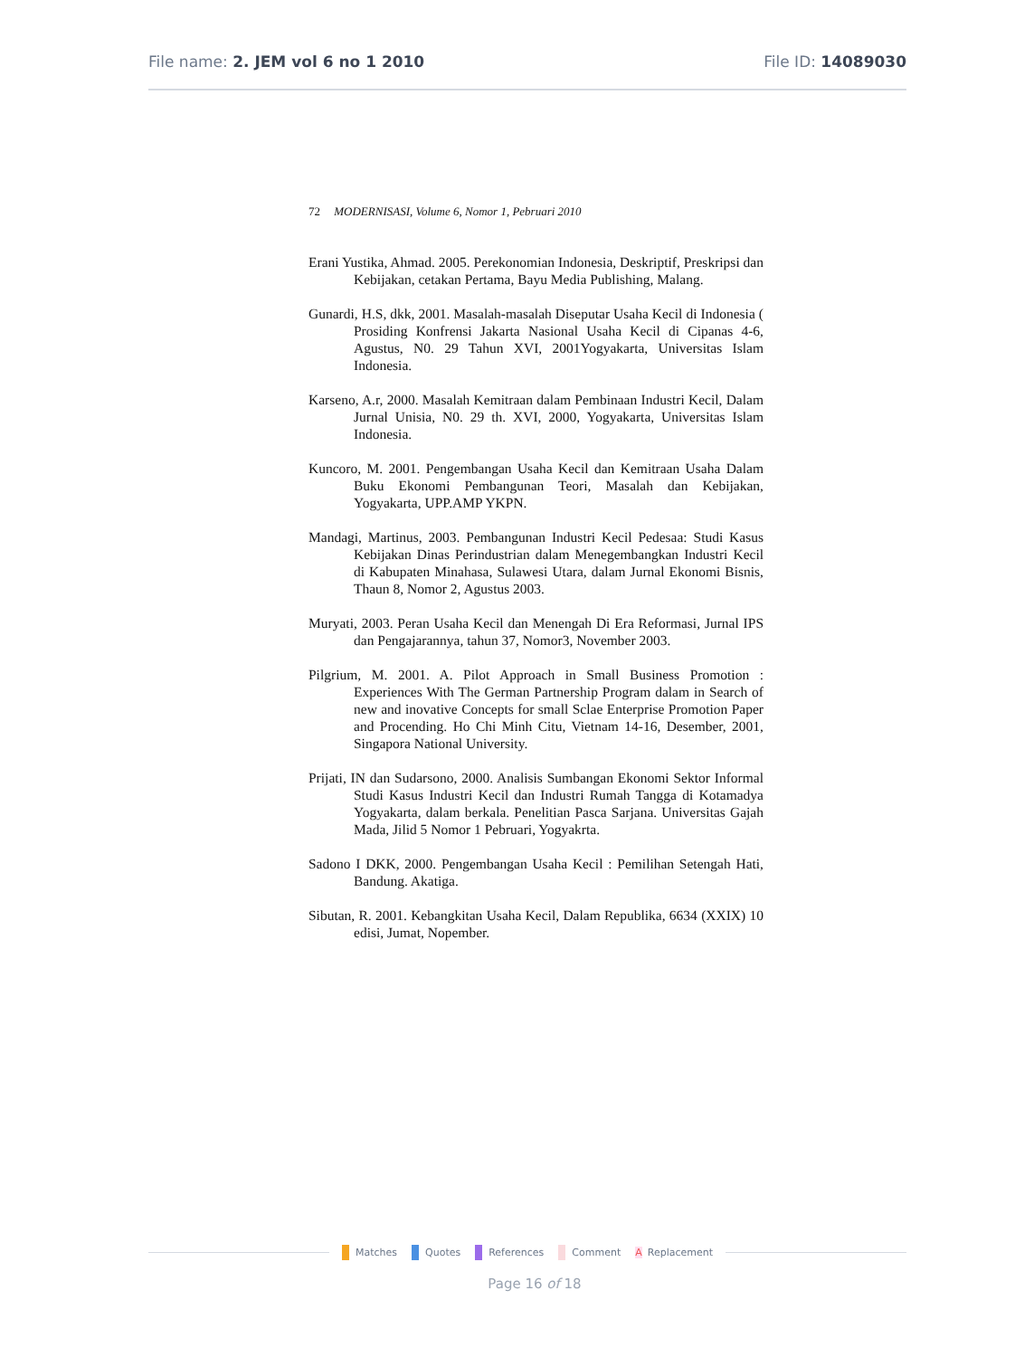File name: 2. JEM vol 6 no 1 2010 File ID: 14089030
72 MODERNISASI, Volume 6, Nomor 1, Pebruari 2010
Erani Yustika, Ahmad. 2005. Perekonomian Indonesia, Deskriptif, Preskripsi dan Kebijakan, cetakan Pertama, Bayu Media Publishing, Malang.
Gunardi, H.S, dkk, 2001. Masalah-masalah Diseputar Usaha Kecil di Indonesia ( Prosiding Konfrensi Jakarta Nasional Usaha Kecil di Cipanas 4-6, Agustus, N0. 29 Tahun XVI, 2001Yogyakarta, Universitas Islam Indonesia.
Karseno, A.r, 2000. Masalah Kemitraan dalam Pembinaan Industri Kecil, Dalam Jurnal Unisia, N0. 29 th. XVI, 2000, Yogyakarta, Universitas Islam Indonesia.
Kuncoro, M. 2001. Pengembangan Usaha Kecil dan Kemitraan Usaha Dalam Buku Ekonomi Pembangunan Teori, Masalah dan Kebijakan, Yogyakarta, UPP.AMP YKPN.
Mandagi, Martinus, 2003. Pembangunan Industri Kecil Pedesaa: Studi Kasus Kebijakan Dinas Perindustrian dalam Menegembangkan Industri Kecil di Kabupaten Minahasa, Sulawesi Utara, dalam Jurnal Ekonomi Bisnis, Thaun 8, Nomor 2, Agustus 2003.
Muryati, 2003. Peran Usaha Kecil dan Menengah Di Era Reformasi, Jurnal IPS dan Pengajarannya, tahun 37, Nomor3, November 2003.
Pilgrium, M. 2001. A. Pilot Approach in Small Business Promotion : Experiences With The German Partnership Program dalam in Search of new and inovative Concepts for small Sclae Enterprise Promotion Paper and Procending. Ho Chi Minh Citu, Vietnam 14-16, Desember, 2001, Singapora National University.
Prijati, IN dan Sudarsono, 2000. Analisis Sumbangan Ekonomi Sektor Informal Studi Kasus Industri Kecil dan Industri Rumah Tangga di Kotamadya Yogyakarta, dalam berkala. Penelitian Pasca Sarjana. Universitas Gajah Mada, Jilid 5 Nomor 1 Pebruari, Yogyakrta.
Sadono I DKK, 2000. Pengembangan Usaha Kecil : Pemilihan Setengah Hati, Bandung. Akatiga.
Sibutan, R. 2001. Kebangkitan Usaha Kecil, Dalam Republika, 6634 (XXIX) 10 edisi, Jumat, Nopember.
Matches Quotes References Comment A Replacement
Page 16 of 18